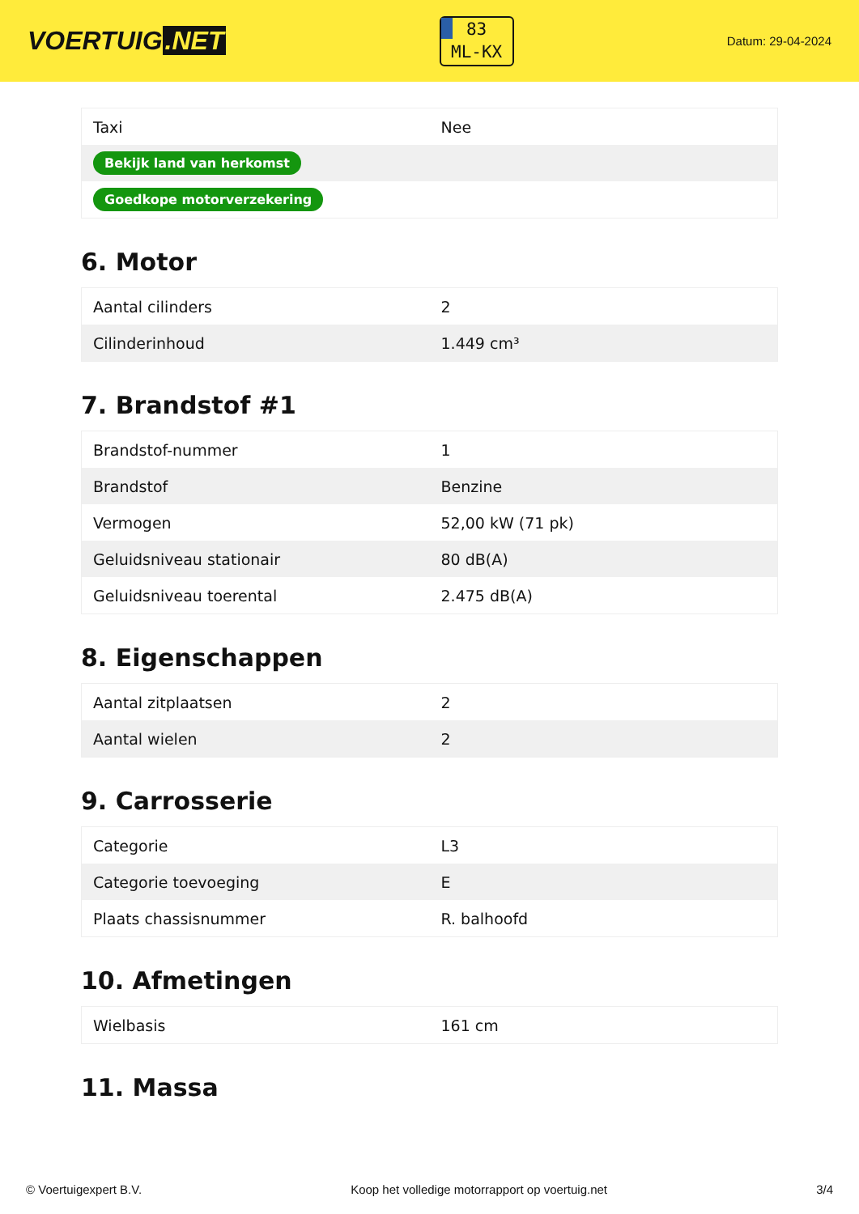VOERTUIG.NET
83
ML-KX
Datum: 29-04-2024
| Taxi | Nee |
| Bekijk land van herkomst | |
| Goedkope motorverzekering | |
6. Motor
| Aantal cilinders | 2 |
| Cilinderinhoud | 1.449 cm³ |
7. Brandstof #1
| Brandstof-nummer | 1 |
| Brandstof | Benzine |
| Vermogen | 52,00 kW (71 pk) |
| Geluidsniveau stationair | 80 dB(A) |
| Geluidsniveau toerental | 2.475 dB(A) |
8. Eigenschappen
| Aantal zitplaatsen | 2 |
| Aantal wielen | 2 |
9. Carrosserie
| Categorie | L3 |
| Categorie toevoeging | E |
| Plaats chassisnummer | R. balhoofd |
10. Afmetingen
| Wielbasis | 161 cm |
11. Massa
© Voertuigexpert B.V. Koop het volledige motorrapport op voertuig.net 3/4